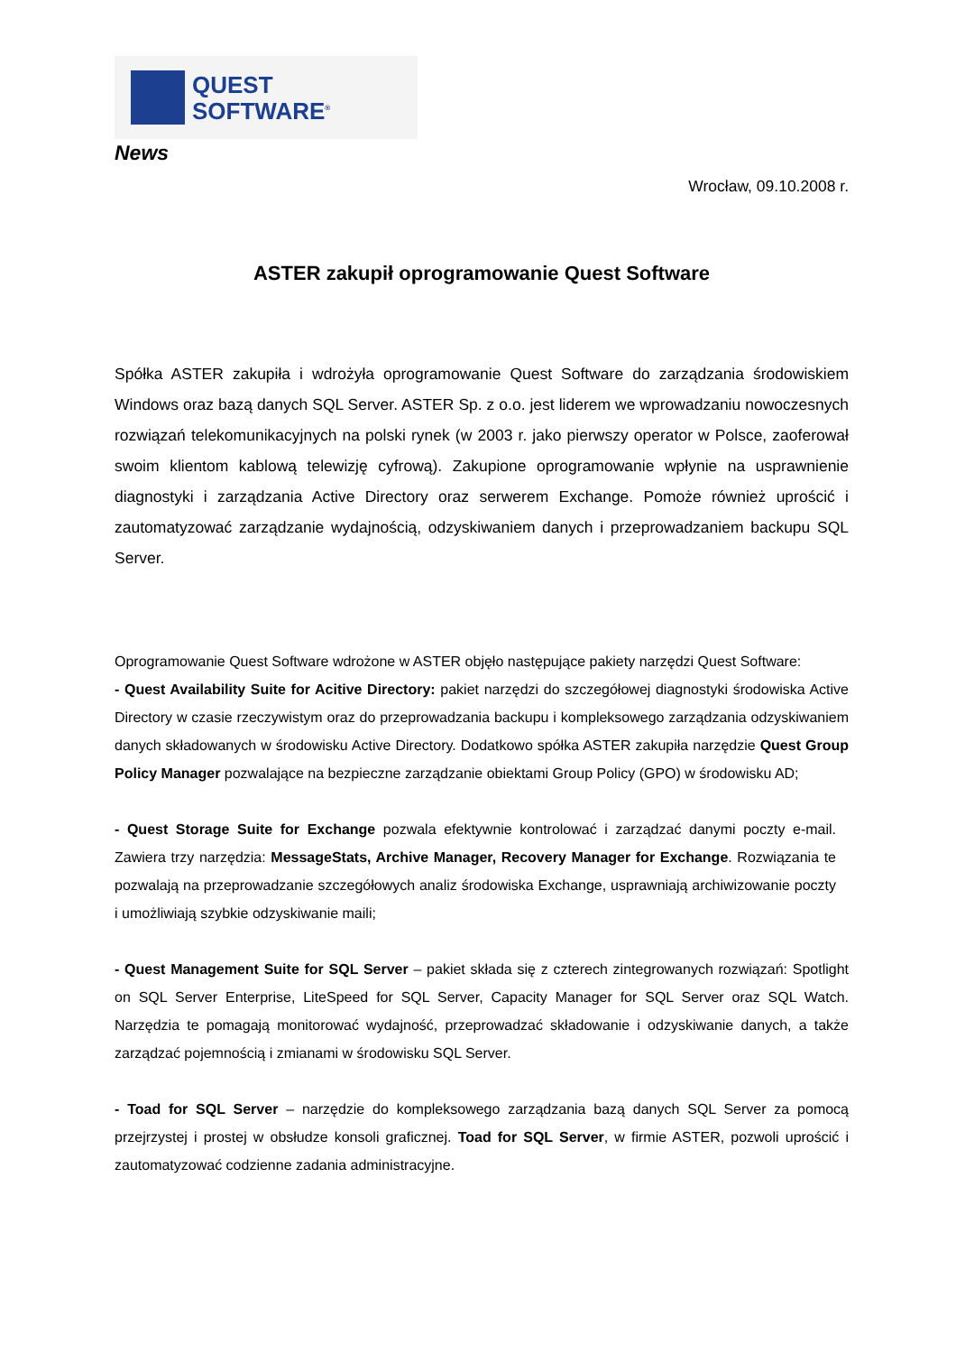QUEST
SOFTWARE<sup>®</sup>
News
Wrocław, 09.10.2008 r.
ASTER zakupił oprogramowanie Quest Software
Spółka ASTER zakupiła i wdrożyła oprogramowanie Quest Software do zarządzania środowiskiem Windows oraz bazą danych SQL Server. ASTER Sp. z o.o. jest liderem we wprowadzaniu nowoczesnych rozwiązań telekomunikacyjnych na polski rynek (w 2003 r. jako pierwszy operator w Polsce, zaoferował swoim klientom kablową telewizję cyfrową). Zakupione oprogramowanie wpłynie na usprawnienie diagnostyki i zarządzania Active Directory oraz serwerem Exchange. Pomoże również uprościć i zautomatyzować zarządzanie wydajnością, odzyskiwaniem danych i przeprowadzaniem backupu SQL Server.
Oprogramowanie Quest Software wdrożone w ASTER objęło następujące pakiety narzędzi Quest Software:
- Quest Availability Suite for Acitive Directory: pakiet narzędzi do szczegółowej diagnostyki środowiska Active Directory w czasie rzeczywistym oraz do przeprowadzania backupu i kompleksowego zarządzania odzyskiwaniem danych składowanych w środowisku Active Directory. Dodatkowo spółka ASTER zakupiła narzędzie Quest Group Policy Manager pozwalające na bezpieczne zarządzanie obiektami Group Policy (GPO) w środowisku AD;
- Quest Storage Suite for Exchange pozwala efektywnie kontrolować i zarządzać danymi poczty e-mail. Zawiera trzy narzędzia: MessageStats, Archive Manager, Recovery Manager for Exchange. Rozwiązania te pozwalają na przeprowadzanie szczegółowych analiz środowiska Exchange, usprawniają archiwizowanie poczty i umożliwiają szybkie odzyskiwanie maili;
- Quest Management Suite for SQL Server – pakiet składa się z czterech zintegrowanych rozwiązań: Spotlight on SQL Server Enterprise, LiteSpeed for SQL Server, Capacity Manager for SQL Server oraz SQL Watch. Narzędzia te pomagają monitorować wydajność, przeprowadzać składowanie i odzyskiwanie danych, a także zarządzać pojemnością i zmianami w środowisku SQL Server.
- Toad for SQL Server – narzędzie do kompleksowego zarządzania bazą danych SQL Server za pomocą przejrzystej i prostej w obsłudze konsoli graficznej. Toad for SQL Server, w firmie ASTER, pozwoli uprościć i zautomatyzować codzienne zadania administracyjne.